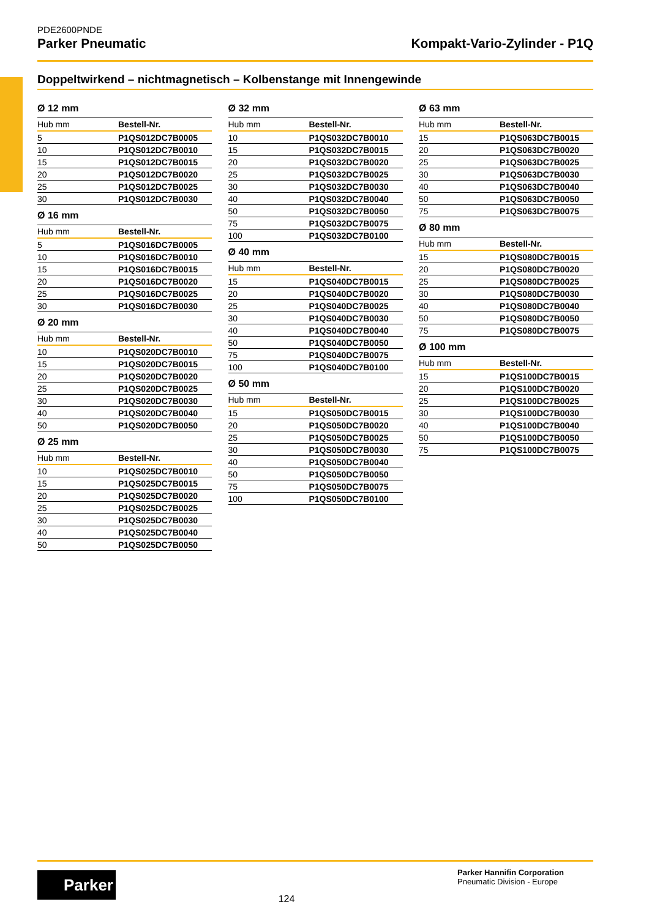PDE2600PNDE
Parker Pneumatic Kompakt-Vario-Zylinder - P1Q
Doppeltwirkend – nichtmagnetisch – Kolbenstange mit Innengewinde
Ø 12 mm
| Hub mm | Bestell-Nr. |
| --- | --- |
| 5 | P1QS012DC7B0005 |
| 10 | P1QS012DC7B0010 |
| 15 | P1QS012DC7B0015 |
| 20 | P1QS012DC7B0020 |
| 25 | P1QS012DC7B0025 |
| 30 | P1QS012DC7B0030 |
Ø 16 mm
| Hub mm | Bestell-Nr. |
| --- | --- |
| 5 | P1QS016DC7B0005 |
| 10 | P1QS016DC7B0010 |
| 15 | P1QS016DC7B0015 |
| 20 | P1QS016DC7B0020 |
| 25 | P1QS016DC7B0025 |
| 30 | P1QS016DC7B0030 |
Ø 20 mm
| Hub mm | Bestell-Nr. |
| --- | --- |
| 10 | P1QS020DC7B0010 |
| 15 | P1QS020DC7B0015 |
| 20 | P1QS020DC7B0020 |
| 25 | P1QS020DC7B0025 |
| 30 | P1QS020DC7B0030 |
| 40 | P1QS020DC7B0040 |
| 50 | P1QS020DC7B0050 |
Ø 25 mm
| Hub mm | Bestell-Nr. |
| --- | --- |
| 10 | P1QS025DC7B0010 |
| 15 | P1QS025DC7B0015 |
| 20 | P1QS025DC7B0020 |
| 25 | P1QS025DC7B0025 |
| 30 | P1QS025DC7B0030 |
| 40 | P1QS025DC7B0040 |
| 50 | P1QS025DC7B0050 |
Ø 32 mm
| Hub mm | Bestell-Nr. |
| --- | --- |
| 10 | P1QS032DC7B0010 |
| 15 | P1QS032DC7B0015 |
| 20 | P1QS032DC7B0020 |
| 25 | P1QS032DC7B0025 |
| 30 | P1QS032DC7B0030 |
| 40 | P1QS032DC7B0040 |
| 50 | P1QS032DC7B0050 |
| 75 | P1QS032DC7B0075 |
| 100 | P1QS032DC7B0100 |
Ø 40 mm
| Hub mm | Bestell-Nr. |
| --- | --- |
| 15 | P1QS040DC7B0015 |
| 20 | P1QS040DC7B0020 |
| 25 | P1QS040DC7B0025 |
| 30 | P1QS040DC7B0030 |
| 40 | P1QS040DC7B0040 |
| 50 | P1QS040DC7B0050 |
| 75 | P1QS040DC7B0075 |
| 100 | P1QS040DC7B0100 |
Ø 50 mm
| Hub mm | Bestell-Nr. |
| --- | --- |
| 15 | P1QS050DC7B0015 |
| 20 | P1QS050DC7B0020 |
| 25 | P1QS050DC7B0025 |
| 30 | P1QS050DC7B0030 |
| 40 | P1QS050DC7B0040 |
| 50 | P1QS050DC7B0050 |
| 75 | P1QS050DC7B0075 |
| 100 | P1QS050DC7B0100 |
Ø 63 mm
| Hub mm | Bestell-Nr. |
| --- | --- |
| 15 | P1QS063DC7B0015 |
| 20 | P1QS063DC7B0020 |
| 25 | P1QS063DC7B0025 |
| 30 | P1QS063DC7B0030 |
| 40 | P1QS063DC7B0040 |
| 50 | P1QS063DC7B0050 |
| 75 | P1QS063DC7B0075 |
Ø 80 mm
| Hub mm | Bestell-Nr. |
| --- | --- |
| 15 | P1QS080DC7B0015 |
| 20 | P1QS080DC7B0020 |
| 25 | P1QS080DC7B0025 |
| 30 | P1QS080DC7B0030 |
| 40 | P1QS080DC7B0040 |
| 50 | P1QS080DC7B0050 |
| 75 | P1QS080DC7B0075 |
Ø 100 mm
| Hub mm | Bestell-Nr. |
| --- | --- |
| 15 | P1QS100DC7B0015 |
| 20 | P1QS100DC7B0020 |
| 25 | P1QS100DC7B0025 |
| 30 | P1QS100DC7B0030 |
| 40 | P1QS100DC7B0040 |
| 50 | P1QS100DC7B0050 |
| 75 | P1QS100DC7B0075 |
Parker
124
Parker Hannifin Corporation
Pneumatic Division - Europe